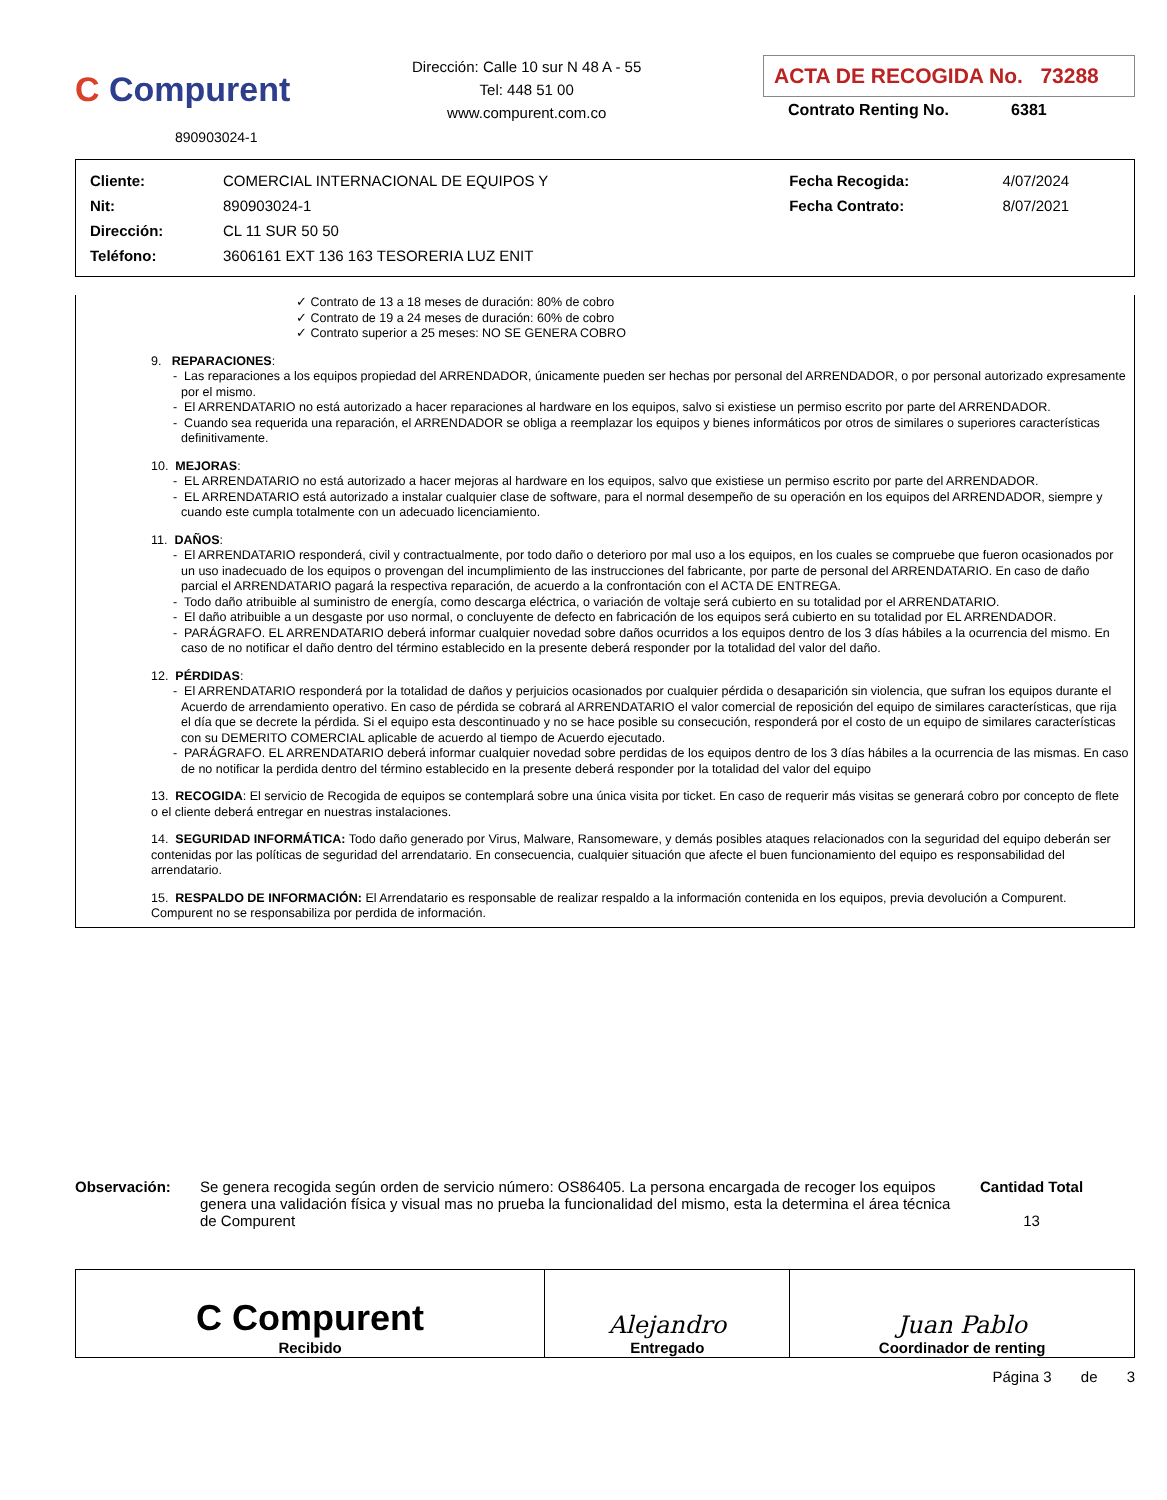C Compurent
890903024-1
Dirección: Calle 10 sur N 48 A - 55
Tel: 448 51 00
www.compurent.com.co
ACTA DE RECOGIDA No. 73288
Contrato Renting No. 6381
| Cliente: | COMERCIAL INTERNACIONAL DE EQUIPOS Y | Fecha Recogida: | 4/07/2024 |
| Nit: | 890903024-1 | Fecha Contrato: | 8/07/2021 |
| Dirección: | CL 11 SUR 50 50 | | |
| Teléfono: | 3606161 EXT 136 163 TESORERIA LUZ ENIT | | |
✓ Contrato de 13 a 18 meses de duración: 80% de cobro
✓ Contrato de 19 a 24 meses de duración: 60% de cobro
✓ Contrato superior a 25 meses: NO SE GENERA COBRO
9. REPARACIONES:
- Las reparaciones a los equipos propiedad del ARRENDADOR, únicamente pueden ser hechas por personal del ARRENDADOR, o por personal autorizado expresamente por el mismo.
- El ARRENDATARIO no está autorizado a hacer reparaciones al hardware en los equipos, salvo si existiese un permiso escrito por parte del ARRENDADOR.
- Cuando sea requerida una reparación, el ARRENDADOR se obliga a reemplazar los equipos y bienes informáticos por otros de similares o superiores características definitivamente.
10. MEJORAS:
- EL ARRENDATARIO no está autorizado a hacer mejoras al hardware en los equipos, salvo que existiese un permiso escrito por parte del ARRENDADOR.
- EL ARRENDATARIO está autorizado a instalar cualquier clase de software, para el normal desempeño de su operación en los equipos del ARRENDADOR, siempre y cuando este cumpla totalmente con un adecuado licenciamiento.
11. DAÑOS:
- El ARRENDATARIO responderá, civil y contractualmente, por todo daño o deterioro por mal uso a los equipos, en los cuales se compruebe que fueron ocasionados por un uso inadecuado de los equipos o provengan del incumplimiento de las instrucciones del fabricante, por parte de personal del ARRENDATARIO. En caso de daño parcial el ARRENDATARIO pagará la respectiva reparación, de acuerdo a la confrontación con el ACTA DE ENTREGA.
- Todo daño atribuible al suministro de energía, como descarga eléctrica, o variación de voltaje será cubierto en su totalidad por el ARRENDATARIO.
- El daño atribuible a un desgaste por uso normal, o concluyente de defecto en fabricación de los equipos será cubierto en su totalidad por EL ARRENDADOR.
- PARÁGRAFO. EL ARRENDATARIO deberá informar cualquier novedad sobre daños ocurridos a los equipos dentro de los 3 días hábiles a la ocurrencia del mismo. En caso de no notificar el daño dentro del término establecido en la presente deberá responder por la totalidad del valor del daño.
12. PÉRDIDAS:
- El ARRENDATARIO responderá por la totalidad de daños y perjuicios ocasionados por cualquier pérdida o desaparición sin violencia, que sufran los equipos durante el Acuerdo de arrendamiento operativo. En caso de pérdida se cobrará al ARRENDATARIO el valor comercial de reposición del equipo de similares características, que rija el día que se decrete la pérdida. Si el equipo esta descontinuado y no se hace posible su consecución, responderá por el costo de un equipo de similares características con su DEMERITO COMERCIAL aplicable de acuerdo al tiempo de Acuerdo ejecutado.
- PARÁGRAFO. EL ARRENDATARIO deberá informar cualquier novedad sobre perdidas de los equipos dentro de los 3 días hábiles a la ocurrencia de las mismas. En caso de no notificar la perdida dentro del término establecido en la presente deberá responder por la totalidad del valor del equipo
13. RECOGIDA: El servicio de Recogida de equipos se contemplará sobre una única visita por ticket. En caso de requerir más visitas se generará cobro por concepto de flete o el cliente deberá entregar en nuestras instalaciones.
14. SEGURIDAD INFORMÁTICA: Todo daño generado por Virus, Malware, Ransomeware, y demás posibles ataques relacionados con la seguridad del equipo deberán ser contenidas por las políticas de seguridad del arrendatario. En consecuencia, cualquier situación que afecte el buen funcionamiento del equipo es responsabilidad del arrendatario.
15. RESPALDO DE INFORMACIÓN: El Arrendatario es responsable de realizar respaldo a la información contenida en los equipos, previa devolución a Compurent. Compurent no se responsabiliza por perdida de información.
Observación: Se genera recogida según orden de servicio número: OS86405. La persona encargada de recoger los equipos genera una validación física y visual mas no prueba la funcionalidad del mismo, esta la determina el área técnica de Compurent
Cantidad Total
13
| C Compurent Recibido | Alejandro Entregado | Juan Pablo Coordinador de renting |
Página 3 de 3